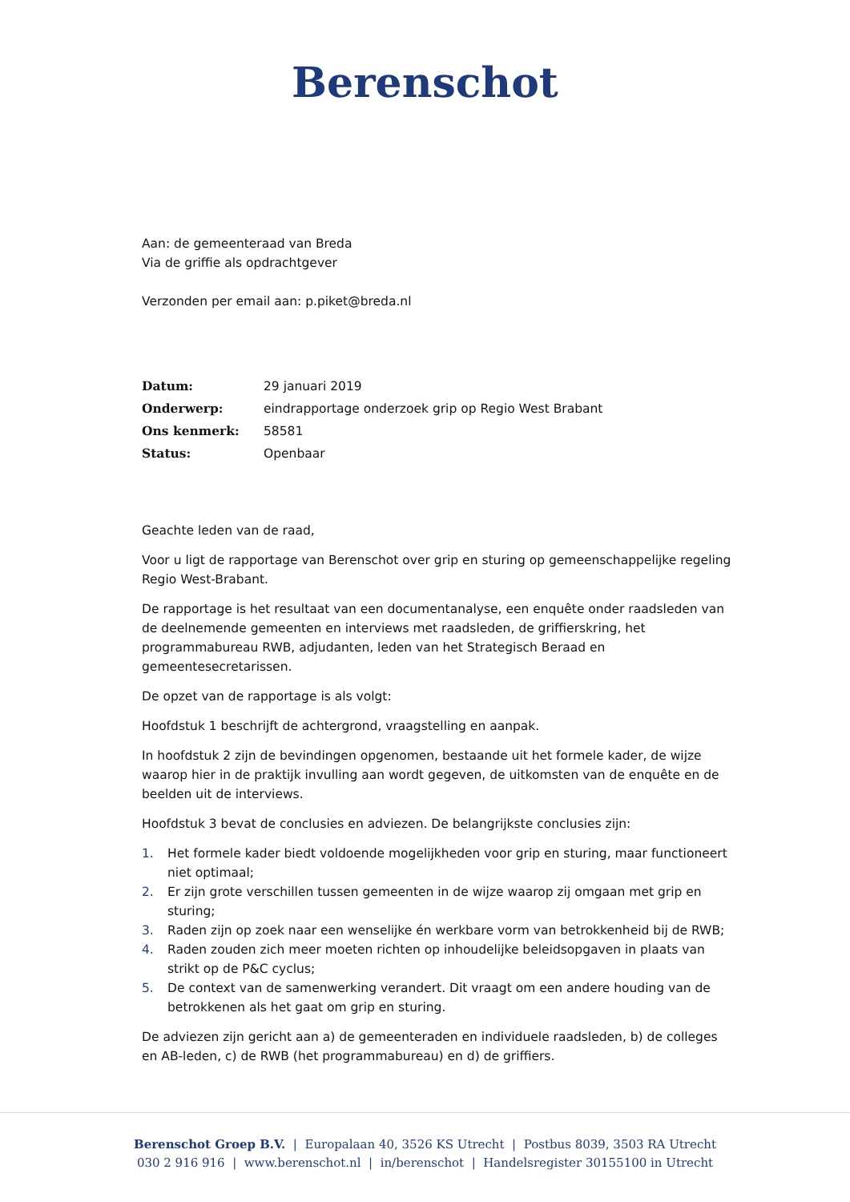Berenschot
Aan: de gemeenteraad van Breda
Via de griffie als opdrachtgever
Verzonden per email aan: p.piket@breda.nl
| Datum: | 29 januari 2019 |
| Onderwerp: | eindrapportage onderzoek grip op Regio West Brabant |
| Ons kenmerk: | 58581 |
| Status: | Openbaar |
Geachte leden van de raad,
Voor u ligt de rapportage van Berenschot over grip en sturing op gemeenschappelijke regeling Regio West-Brabant.
De rapportage is het resultaat van een documentanalyse, een enquête onder raadsleden van de deelnemende gemeenten en interviews met raadsleden, de griffierskring, het programmabureau RWB, adjudanten, leden van het Strategisch Beraad en gemeentesecretarissen.
De opzet van de rapportage is als volgt:
Hoofdstuk 1 beschrijft de achtergrond, vraagstelling en aanpak.
In hoofdstuk 2 zijn de bevindingen opgenomen, bestaande uit het formele kader, de wijze waarop hier in de praktijk invulling aan wordt gegeven, de uitkomsten van de enquête en de beelden uit de interviews.
Hoofdstuk 3 bevat de conclusies en adviezen. De belangrijkste conclusies zijn:
1. Het formele kader biedt voldoende mogelijkheden voor grip en sturing, maar functioneert niet optimaal;
2. Er zijn grote verschillen tussen gemeenten in de wijze waarop zij omgaan met grip en sturing;
3. Raden zijn op zoek naar een wenselijke én werkbare vorm van betrokkenheid bij de RWB;
4. Raden zouden zich meer moeten richten op inhoudelijke beleidsopgaven in plaats van strikt op de P&C cyclus;
5. De context van de samenwerking verandert. Dit vraagt om een andere houding van de betrokkenen als het gaat om grip en sturing.
De adviezen zijn gericht aan a) de gemeenteraden en individuele raadsleden, b) de colleges en AB-leden, c) de RWB (het programmabureau) en d) de griffiers.
Berenschot Groep B.V. | Europalaan 40, 3526 KS Utrecht | Postbus 8039, 3503 RA Utrecht
030 2 916 916 | www.berenschot.nl | in/berenschot | Handelsregister 30155100 in Utrecht